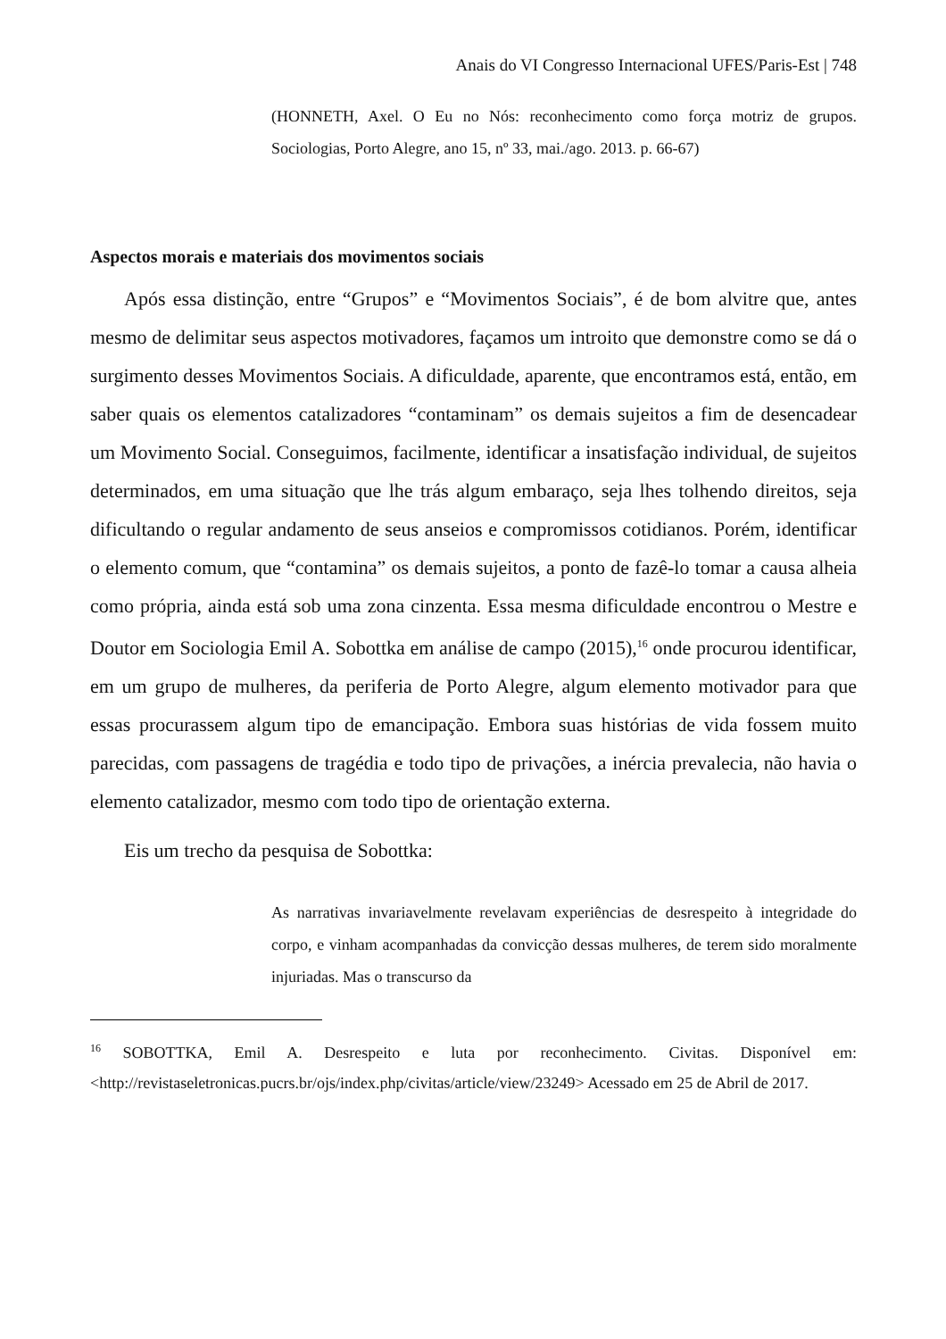Anais do VI Congresso Internacional UFES/Paris-Est | 748
(HONNETH, Axel. O Eu no Nós: reconhecimento como força motriz de grupos. Sociologias, Porto Alegre, ano 15, nº 33, mai./ago. 2013. p. 66-67)
Aspectos morais e materiais dos movimentos sociais
Após essa distinção, entre “Grupos” e “Movimentos Sociais”, é de bom alvitre que, antes mesmo de delimitar seus aspectos motivadores, façamos um introito que demonstre como se dá o surgimento desses Movimentos Sociais. A dificuldade, aparente, que encontramos está, então, em saber quais os elementos catalizadores “contaminam” os demais sujeitos a fim de desencadear um Movimento Social. Conseguimos, facilmente, identificar a insatisfação individual, de sujeitos determinados, em uma situação que lhe trás algum embaraço, seja lhes tolhendo direitos, seja dificultando o regular andamento de seus anseios e compromissos cotidianos. Porém, identificar o elemento comum, que “contamina” os demais sujeitos, a ponto de fazê-lo tomar a causa alheia como própria, ainda está sob uma zona cinzenta. Essa mesma dificuldade encontrou o Mestre e Doutor em Sociologia Emil A. Sobottka em análise de campo (2015),<sup>16</sup> onde procurou identificar, em um grupo de mulheres, da periferia de Porto Alegre, algum elemento motivador para que essas procurassem algum tipo de emancipação. Embora suas histórias de vida fossem muito parecidas, com passagens de tragédia e todo tipo de privações, a inércia prevalecia, não havia o elemento catalizador, mesmo com todo tipo de orientação externa.
Eis um trecho da pesquisa de Sobottka:
As narrativas invariavelmente revelavam experiências de desrespeito à integridade do corpo, e vinham acompanhadas da convicção dessas mulheres, de terem sido moralmente injuriadas. Mas o transcurso da
<sup>16</sup> SOBOTTKA, Emil A. Desrespeito e luta por reconhecimento. Civitas. Disponível em: <http://revistaseletronicas.pucrs.br/ojs/index.php/civitas/article/view/23249> Acessado em 25 de Abril de 2017.